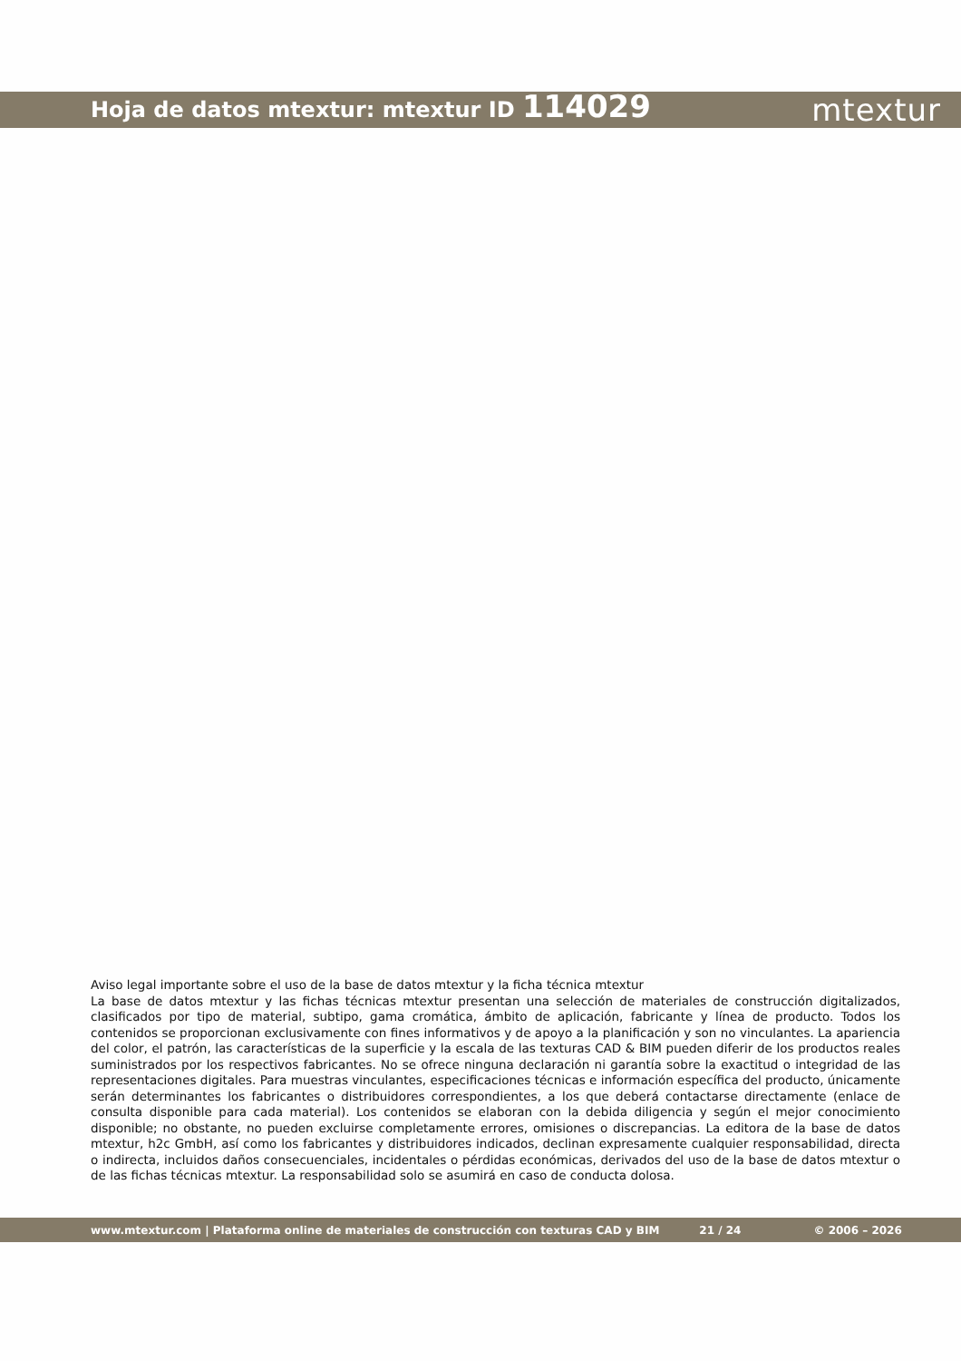Hoja de datos mtextur: mtextur ID 114029
mtextur
Aviso legal importante sobre el uso de la base de datos mtextur y la ficha técnica mtextur
La base de datos mtextur y las fichas técnicas mtextur presentan una selección de materiales de construcción digitalizados, clasificados por tipo de material, subtipo, gama cromática, ámbito de aplicación, fabricante y línea de producto. Todos los contenidos se proporcionan exclusivamente con fines informativos y de apoyo a la planificación y son no vinculantes. La apariencia del color, el patrón, las características de la superficie y la escala de las texturas CAD & BIM pueden diferir de los productos reales suministrados por los respectivos fabricantes. No se ofrece ninguna declaración ni garantía sobre la exactitud o integridad de las representaciones digitales. Para muestras vinculantes, especificaciones técnicas e información específica del producto, únicamente serán determinantes los fabricantes o distribuidores correspondientes, a los que deberá contactarse directamente (enlace de consulta disponible para cada material). Los contenidos se elaboran con la debida diligencia y según el mejor conocimiento disponible; no obstante, no pueden excluirse completamente errores, omisiones o discrepancias. La editora de la base de datos mtextur, h2c GmbH, así como los fabricantes y distribuidores indicados, declinan expresamente cualquier responsabilidad, directa o indirecta, incluidos daños consecuenciales, incidentales o pérdidas económicas, derivados del uso de la base de datos mtextur o de las fichas técnicas mtextur. La responsabilidad solo se asumirá en caso de conducta dolosa.
www.mtextur.com | Plataforma online de materiales de construcción con texturas CAD y BIM 21 / 24 © 2006 – 2026